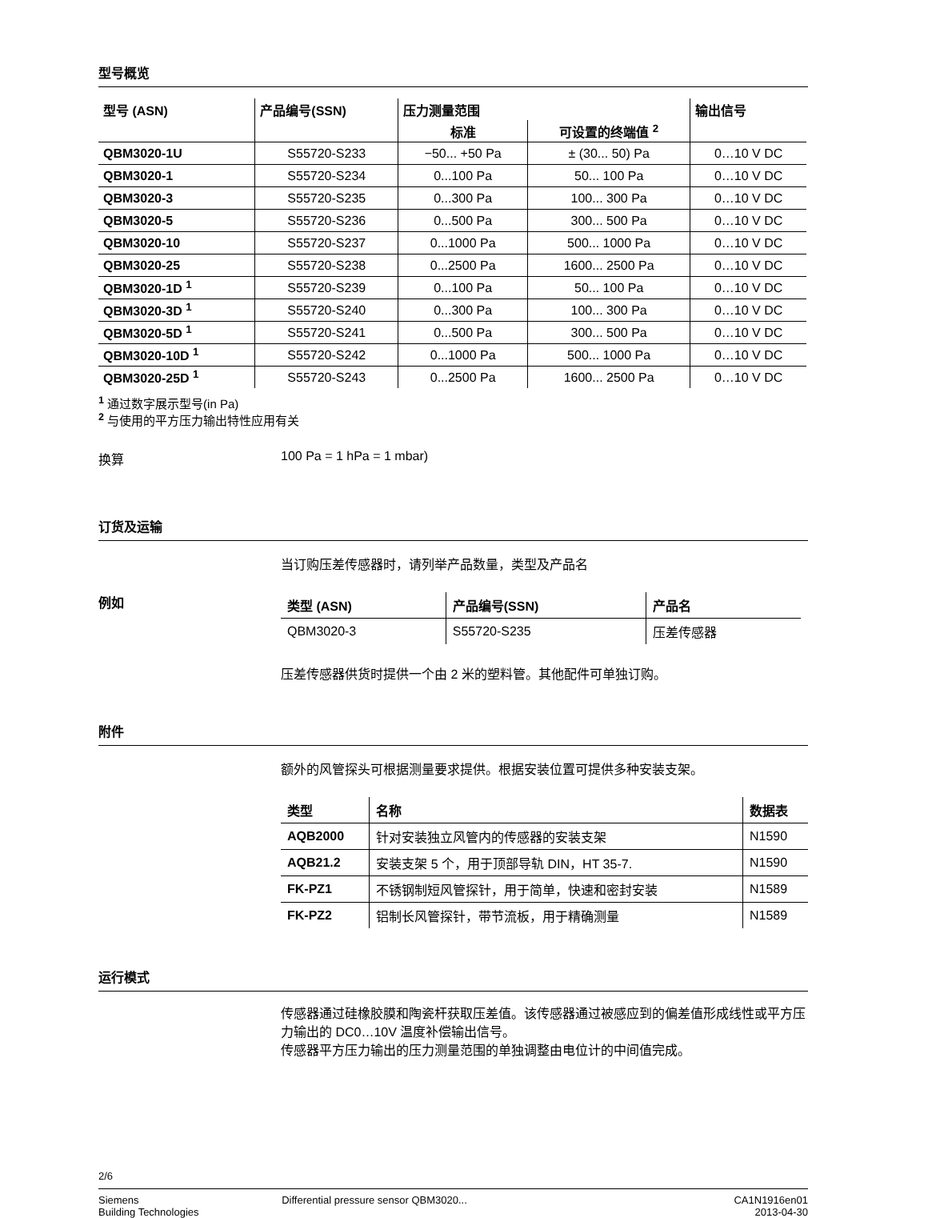型号概览
| 型号 (ASN) | 产品编号(SSN) | 压力测量范围 | | 输出信号 |
| --- | --- | --- | --- | --- |
| | | 标准 | 可设置的终端值 <sup>2</sup> | |
| QBM3020-1U | S55720-S233 | −50... +50 Pa | ± (30... 50) Pa | 0…10 V DC |
| QBM3020-1 | S55720-S234 | 0...100 Pa | 50... 100 Pa | 0…10 V DC |
| QBM3020-3 | S55720-S235 | 0...300 Pa | 100... 300 Pa | 0…10 V DC |
| QBM3020-5 | S55720-S236 | 0...500 Pa | 300... 500 Pa | 0…10 V DC |
| QBM3020-10 | S55720-S237 | 0...1000 Pa | 500... 1000 Pa | 0…10 V DC |
| QBM3020-25 | S55720-S238 | 0...2500 Pa | 1600... 2500 Pa | 0…10 V DC |
| QBM3020-1D <sup>1</sup> | S55720-S239 | 0...100 Pa | 50... 100 Pa | 0…10 V DC |
| QBM3020-3D <sup>1</sup> | S55720-S240 | 0...300 Pa | 100... 300 Pa | 0…10 V DC |
| QBM3020-5D <sup>1</sup> | S55720-S241 | 0...500 Pa | 300... 500 Pa | 0…10 V DC |
| QBM3020-10D <sup>1</sup> | S55720-S242 | 0...1000 Pa | 500... 1000 Pa | 0…10 V DC |
| QBM3020-25D <sup>1</sup> | S55720-S243 | 0...2500 Pa | 1600... 2500 Pa | 0…10 V DC |
<sup>1</sup> 通过数字展示型号(in Pa)
<sup>2</sup> 与使用的平方压力输出特性应用有关
换算 100 Pa = 1 hPa = 1 mbar)
订货及运输
当订购压差传感器时，请列举产品数量，类型及产品名
例如
| 类型 (ASN) | 产品编号(SSN) | 产品名 |
| --- | --- | --- |
| QBM3020-3 | S55720-S235 | 压差传感器 |
压差传感器供货时提供一个由 2 米的塑料管。其他配件可单独订购。
附件
额外的风管探头可根据测量要求提供。根据安装位置可提供多种安装支架。
| 类型 | 名称 | 数据表 |
| --- | --- | --- |
| AQB2000 | 针对安装独立风管内的传感器的安装支架 | N1590 |
| AQB21.2 | 安装支架 5 个，用于顶部导轨 DIN，HT 35-7. | N1590 |
| FK-PZ1 | 不锈钢制短风管探针，用于简单，快速和密封安装 | N1589 |
| FK-PZ2 | 铝制长风管探针，带节流板，用于精确测量 | N1589 |
运行模式
传感器通过硅橡胶膜和陶瓷杆获取压差值。该传感器通过被感应到的偏差值形成线性或平方压力输出的 DC0…10V 温度补偿输出信号。
传感器平方压力输出的压力测量范围的单独调整由电位计的中间值完成。
2/6
Siemens
Building Technologies
Differential pressure sensor QBM3020...
CA1N1916en01
2013-04-30